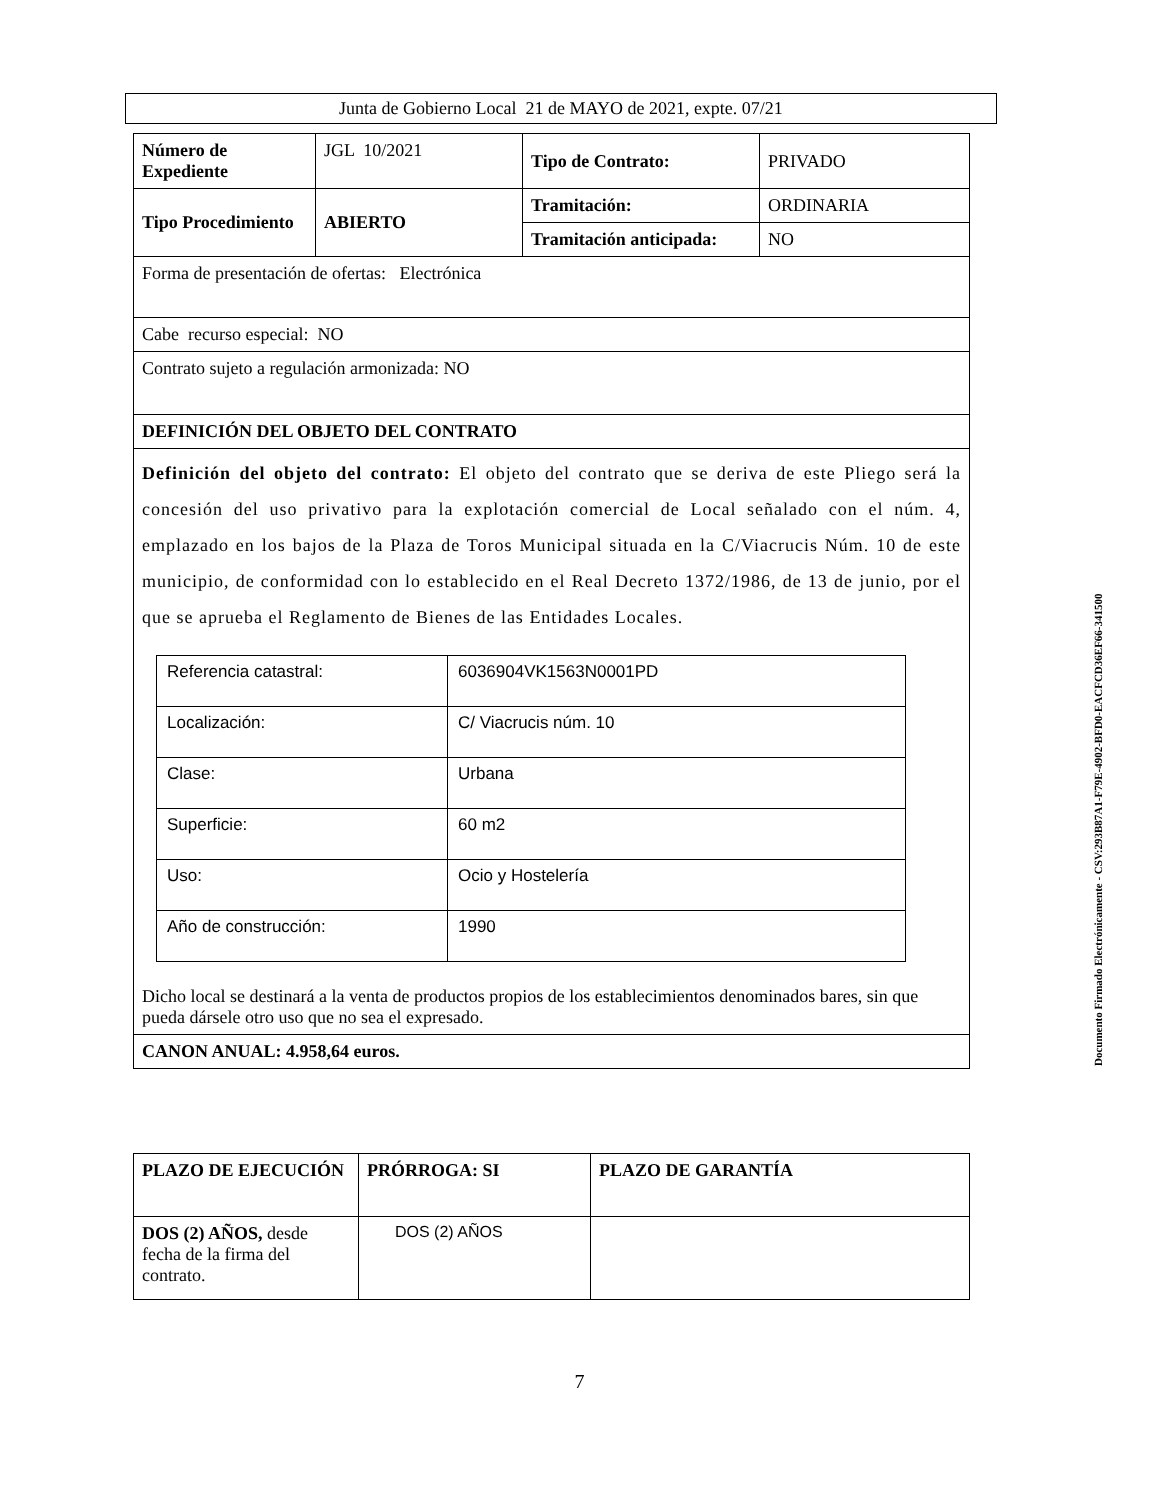Junta de Gobierno Local 21 de MAYO de 2021, expte. 07/21
| Número de Expediente | JGL 10/2021 | Tipo de Contrato: | PRIVADO |
| Tipo Procedimiento | ABIERTO | Tramitación: | ORDINARIA |
| | | Tramitación anticipada: | NO |
| Forma de presentación de ofertas: Electrónica | | | |
| Cabe recurso especial: NO | | | |
| Contrato sujeto a regulación armonizada: NO | | | |
| DEFINICIÓN DEL OBJETO DEL CONTRATO | | | |
| Definición del objeto del contrato: El objeto del contrato que se deriva de este Pliego será la concesión del uso privativo para la explotación comercial de Local señalado con el núm. 4, emplazado en los bajos de la Plaza de Toros Municipal situada en la C/Viacrucis Núm. 10 de este municipio, de conformidad con lo establecido en el Real Decreto 1372/1986, de 13 de junio, por el que se aprueba el Reglamento de Bienes de las Entidades Locales. / Referencia catastral: / 6036904VK1563N0001PD / / Localización: / C/ Viacrucis núm. 10 / / Clase: / Urbana / / Superficie: / 60 m2 / / Uso: / Ocio y Hostelería / / Año de construcción: / 1990 / Dicho local se destinará a la venta de productos propios de los establecimientos denominados bares, sin que pueda dársele otro uso que no sea el expresado. | | | |
| CANON ANUAL: 4.958,64 euros. | | | |
| PLAZO DE EJECUCIÓN | PRÓRROGA: SI | PLAZO DE GARANTÍA |
| DOS (2) AÑOS, desde fecha de la firma del contrato. | DOS (2) AÑOS | |
Documento Firmado Electrónicamente - CSV:293B87A1-F79E-4902-BFD0-EACFCD36EF66-341500
7